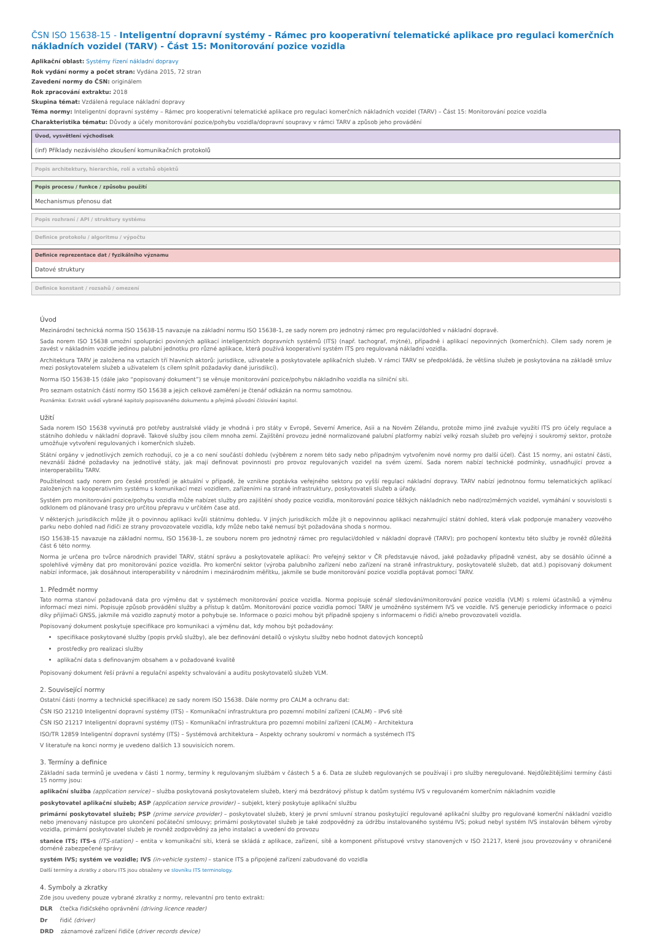ČSN ISO 15638-15 - Inteligentní dopravní systémy - Rámec pro kooperativní telematické aplikace pro regulaci komerčních nákladních vozidel (TARV) - Část 15: Monitorování pozice vozidla
Aplikační oblast: Systémy řízení nákladní dopravy
Rok vydání normy a počet stran: Vydána 2015, 72 stran
Zavedení normy do ČSN: originálem
Rok zpracování extraktu: 2018
Skupina témat: Vzdálená regulace nákladní dopravy
Téma normy: Inteligentní dopravní systémy – Rámec pro kooperativní telematické aplikace pro regulaci komerčních nákladních vozidel (TARV) – Část 15: Monitorování pozice vozidla
Charakteristika tématu: Důvody a účely monitorování pozice/pohybu vozidla/dopravní soupravy v rámci TARV a způsob jeho provádění
Úvod, vysvětlení východisek
(inf) Příklady nezávislého zkoušení komunikačních protokolů
Popis architektury, hierarchie, rolí a vztahů objektů
Popis procesu / funkce / způsobu použití
Mechanismus přenosu dat
Popis rozhraní / API / struktury systému
Definice protokolu / algoritmu / výpočtu
Definice reprezentace dat / fyzikálního významu
Datové struktury
Definice konstant / rozsahů / omezení
Úvod
Mezinárodní technická norma ISO 15638-15 navazuje na základní normu ISO 15638-1, ze sady norem pro jednotný rámec pro regulaci/dohled v nákladní dopravě.
Sada norem ISO 15638 umožní spolupráci povinných aplikací inteligentních dopravních systémů (ITS) (např. tachograf, mýtné), případně i aplikací nepovinných (komerčních). Cílem sady norem je zavést v nákladním vozidle jedinou palubní jednotku pro různé aplikace, která používá kooperativní systém ITS pro regulovaná nákladní vozidla.
Architektura TARV je založena na vztazích tří hlavních aktorů: jurisdikce, uživatele a poskytovatele aplikačních služeb. V rámci TARV se předpokládá, že většina služeb je poskytována na základě smluv mezi poskytovatelem služeb a uživatelem (s cílem splnit požadavky dané jurisdikcí).
Norma ISO 15638-15 (dále jako “popisovaný dokument”) se věnuje monitorování pozice/pohybu nákladního vozidla na silniční síti.
Pro seznam ostatních částí normy ISO 15638 a jejich celkové zaměření je čtenář odkázán na normu samotnou.
Poznámka: Extrakt uvádí vybrané kapitoly popisovaného dokumentu a přejímá původní číslování kapitol.
Užití
Sada norem ISO 15638 vyvinutá pro potřeby australské vlády je vhodná i pro státy v Evropě, Severní Americe, Asii a na Novém Zélandu, protože mimo jiné zvažuje využití ITS pro účely regulace a státního dohledu v nákladní dopravě. Takové služby jsou cílem mnoha zemí. Zajištění provozu jedné normalizované palubní platformy nabízí velký rozsah služeb pro veřejný i soukromý sektor, protože umožňuje vytvoření regulovaných i komerčních služeb.
Státní orgány v jednotlivých zemích rozhodují, co je a co není součástí dohledu (výběrem z norem této sady nebo případným vytvořením nové normy pro další účel). Část 15 normy, ani ostatní části, nevznáší žádné požadavky na jednotlivé státy, jak mají definovat povinnosti pro provoz regulovaných vozidel na svém území. Sada norem nabízí technické podmínky, usnadňující provoz a interoperabilitu TARV.
Použitelnost sady norem pro české prostředí je aktuální v případě, že vznikne poptávka veřejného sektoru po vyšší regulaci nákladní dopravy. TARV nabízí jednotnou formu telematických aplikací založených na kooperativním systému s komunikací mezi vozidlem, zařízeními na straně infrastruktury, poskytovateli služeb a úřady.
Systém pro monitorování pozice/pohybu vozidla může nabízet služby pro zajištění shody pozice vozidla, monitorování pozice těžkých nákladních nebo nad(roz)měrných vozidel, vymáhání v souvislosti s odklonem od plánované trasy pro určitou přepravu v určitém čase atd.
V některých jurisdikcích může jít o povinnou aplikaci kvůli státnímu dohledu. V jiných jurisdikcích může jít o nepovinnou aplikaci nezahrnující státní dohled, která však podporuje manažery vozového parku nebo dohled nad řidiči ze strany provozovatele vozidla, kdy může nebo také nemusí být požadována shoda s normou.
ISO 15638-15 navazuje na základní normu, ISO 15638-1, ze souboru norem pro jednotný rámec pro regulaci/dohled v nákladní dopravě (TARV); pro pochopení kontextu této služby je rovněž důležitá část 6 této normy.
Norma je určena pro tvůrce národních pravidel TARV, státní správu a poskytovatele aplikací: Pro veřejný sektor v ČR představuje návod, jaké požadavky případně vznést, aby se dosáhlo účinné a spolehlivé výměny dat pro monitorování pozice vozidla. Pro komerční sektor (výroba palubního zařízení nebo zařízení na straně infrastruktury, poskytovatelé služeb, dat atd.) popisovaný dokument nabízí informace, jak dosáhnout interoperability v národním i mezinárodním měřítku, jakmile se bude monitorování pozice vozidla poptávat pomocí TARV.
1. Předmět normy
Tato norma stanoví požadovaná data pro výměnu dat v systémech monitorování pozice vozidla. Norma popisuje scénář sledování/monitorování pozice vozidla (VLM) s rolemi účastníků a výměnu informací mezi nimi. Popisuje způsob provádění služby a přístup k datům. Monitorování pozice vozidla pomocí TARV je umožněno systémem IVS ve vozidle. IVS generuje periodicky informace o pozici díky přijímači GNSS, jakmile má vozidlo zapnutý motor a pohybuje se. Informace o pozici mohou být případně spojeny s informacemi o řidiči a/nebo provozovateli vozidla.
Popisovaný dokument poskytuje specifikace pro komunikaci a výměnu dat, kdy mohou být požadovány:
specifikace poskytované služby (popis prvků služby), ale bez definování detailů o výskytu služby nebo hodnot datových konceptů
prostředky pro realizaci služby
aplikační data s definovaným obsahem a v požadované kvalitě
Popisovaný dokument řeší právní a regulační aspekty schvalování a auditu poskytovatelů služeb VLM.
2. Související normy
Ostatní části (normy a technické specifikace) ze sady norem ISO 15638. Dále normy pro CALM a ochranu dat:
ČSN ISO 21210 Inteligentní dopravní systémy (ITS) – Komunikační infrastruktura pro pozemní mobilní zařízení (CALM) – IPv6 sítě
ČSN ISO 21217 Inteligentní dopravní systémy (ITS) – Komunikační infrastruktura pro pozemní mobilní zařízení (CALM) – Architektura
ISO/TR 12859 Inteligentní dopravní systémy (ITS) – Systémová architektura – Aspekty ochrany soukromí v normách a systémech ITS
V literatuře na konci normy je uvedeno dalších 13 souvisících norem.
3. Termíny a definice
Základní sada termínů je uvedena v části 1 normy, termíny k regulovaným službám v částech 5 a 6. Data ze služeb regulovaných se používají i pro služby neregulované. Nejdůležitějšími termíny části 15 normy jsou:
aplikační služba (application service) – služba poskytovaná poskytovatelem služeb, který má bezdrátový přístup k datům systému IVS v regulovaném komerčním nákladním vozidle
poskytovatel aplikační služeb; ASP (application service provider) – subjekt, který poskytuje aplikační službu
primární poskytovatel služeb; PSP (prime service provider) – poskytovatel služeb, který je první smluvní stranou poskytující regulované aplikační služby pro regulované komerční nákladní vozidlo nebo jmenovaný nástupce pro ukončení počáteční smlouvy; primární poskytovatel služeb je také zodpovědný za údržbu instalovaného systému IVS; pokud nebyl systém IVS instalován během výroby vozidla, primární poskytovatel služeb je rovněž zodpovědný za jeho instalaci a uvedení do provozu
stanice ITS; ITS-s (ITS-station) – entita v komunikační síti, která se skládá z aplikace, zařízení, sítě a komponent přístupové vrstvy stanovených v ISO 21217, které jsou provozovány v ohraničené doméně zabezpečené správy
systém IVS; systém ve vozidle; IVS (in-vehicle system) – stanice ITS a připojené zařízení zabudované do vozidla
Další termíny a zkratky z oboru ITS jsou obsaženy ve slovníku ITS terminology.
4. Symboly a zkratky
Zde jsou uvedeny pouze vybrané zkratky z normy, relevantní pro tento extrakt:
DLR čtečka řidičského oprávnění (driving licence reader)
Dr řidič (driver)
DRD záznamové zařízení řidiče (driver records device)